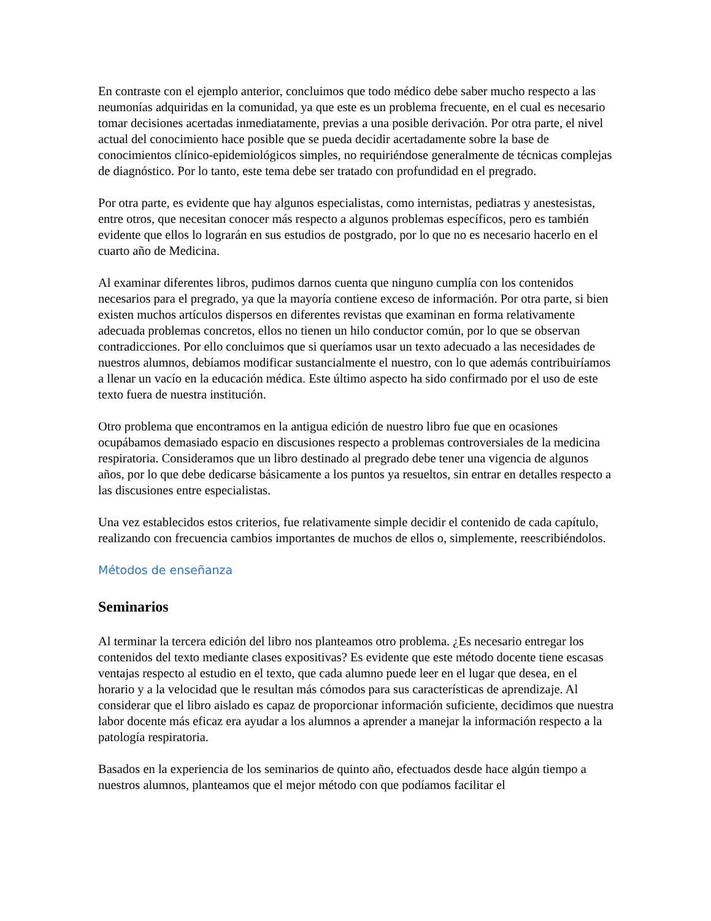En contraste con el ejemplo anterior, concluimos que todo médico debe saber mucho respecto a las neumonías adquiridas en la comunidad, ya que este es un problema frecuente, en el cual es necesario tomar decisiones acertadas inmediatamente, previas a una posible derivación. Por otra parte, el nivel actual del conocimiento hace posible que se pueda decidir acertadamente sobre la base de conocimientos clínico-epidemiológicos simples, no requiriéndose generalmente de técnicas complejas de diagnóstico. Por lo tanto, este tema debe ser tratado con profundidad en el pregrado.
Por otra parte, es evidente que hay algunos especialistas, como internistas, pediatras y anestesistas, entre otros, que necesitan conocer más respecto a algunos problemas específicos, pero es también evidente que ellos lo lograrán en sus estudios de postgrado, por lo que no es necesario hacerlo en el cuarto año de Medicina.
Al examinar diferentes libros, pudimos darnos cuenta que ninguno cumplía con los contenidos necesarios para el pregrado, ya que la mayoría contiene exceso de información. Por otra parte, si bien existen muchos artículos dispersos en diferentes revistas que examinan en forma relativamente adecuada problemas concretos, ellos no tienen un hilo conductor común, por lo que se observan contradicciones. Por ello concluimos que si queríamos usar un texto adecuado a las necesidades de nuestros alumnos, debíamos modificar sustancialmente el nuestro, con lo que además contribuiríamos a llenar un vacío en la educación médica. Este último aspecto ha sido confirmado por el uso de este texto fuera de nuestra institución.
Otro problema que encontramos en la antigua edición de nuestro libro fue que en ocasiones ocupábamos demasiado espacio en discusiones respecto a problemas controversiales de la medicina respiratoria. Consideramos que un libro destinado al pregrado debe tener una vigencia de algunos años, por lo que debe dedicarse básicamente a los puntos ya resueltos, sin entrar en detalles respecto a las discusiones entre especialistas.
Una vez establecidos estos criterios, fue relativamente simple decidir el contenido de cada capítulo, realizando con frecuencia cambios importantes de muchos de ellos o, simplemente, reescribiéndolos.
Métodos de enseñanza
Seminarios
Al terminar la tercera edición del libro nos planteamos otro problema. ¿Es necesario entregar los contenidos del texto mediante clases expositivas? Es evidente que este método docente tiene escasas ventajas respecto al estudio en el texto, que cada alumno puede leer en el lugar que desea, en el horario y a la velocidad que le resultan más cómodos para sus características de aprendizaje. Al considerar que el libro aislado es capaz de proporcionar información suficiente, decidimos que nuestra labor docente más eficaz era ayudar a los alumnos a aprender a manejar la información respecto a la patología respiratoria.
Basados en la experiencia de los seminarios de quinto año, efectuados desde hace algún tiempo a nuestros alumnos, planteamos que el mejor método con que podíamos facilitar el